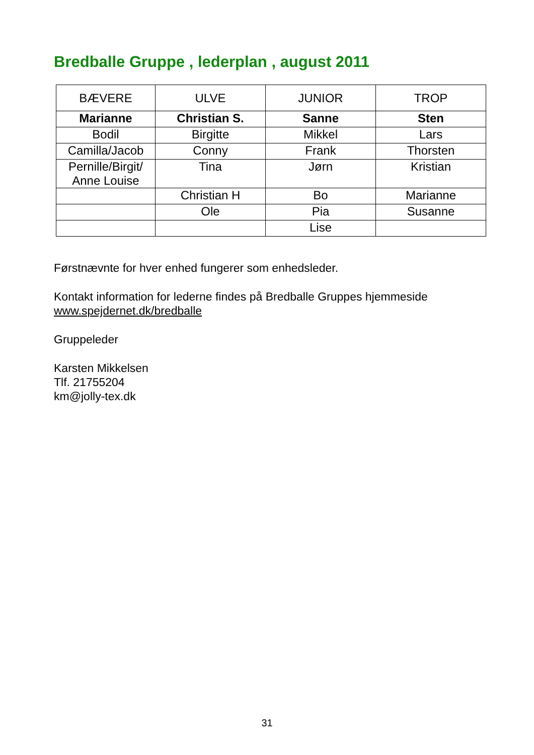Bredballe Gruppe , lederplan , august 2011
| BÆVERE | ULVE | JUNIOR | TROP |
| Marianne | Christian S. | Sanne | Sten |
| Bodil | Birgitte | Mikkel | Lars |
| Camilla/Jacob | Conny | Frank | Thorsten |
| Pernille/Birgit/ Anne Louise | Tina | Jørn | Kristian |
| | Christian H | Bo | Marianne |
| | Ole | Pia | Susanne |
| | | Lise | |
Førstnævnte for hver enhed fungerer som enhedsleder.
Kontakt information for lederne findes på Bredballe Gruppes hjemmeside
www.spejdernet.dk/bredballe
Gruppeleder
Karsten Mikkelsen
Tlf. 21755204
km@jolly-tex.dk
31